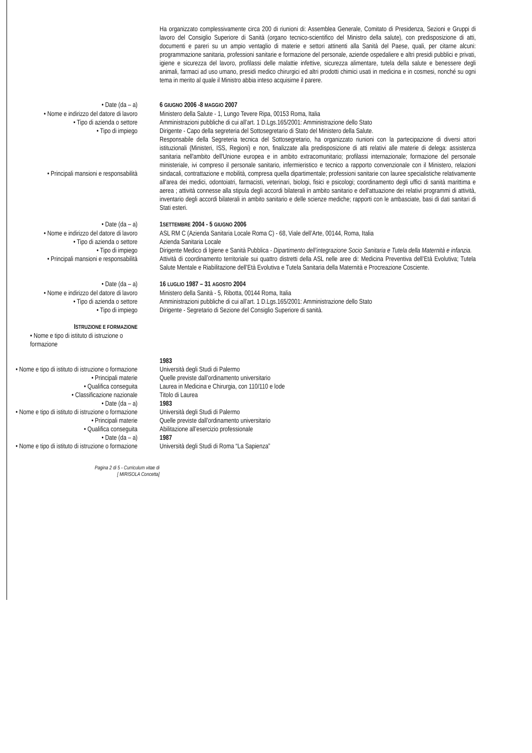Ha organizzato complessivamente circa 200 di riunioni di: Assemblea Generale, Comitato di Presidenza, Sezioni e Gruppi di lavoro del Consiglio Superiore di Sanità (organo tecnico-scientifico del Ministro della salute), con predisposizione di atti, documenti e pareri su un ampio ventaglio di materie e settori attinenti alla Sanità del Paese, quali, per citarne alcuni: programmazione sanitaria, professioni sanitarie e formazione del personale, aziende ospedaliere e altri presidi pubblici e privati, igiene e sicurezza del lavoro, profilassi delle malattie infettive, sicurezza alimentare, tutela della salute e benessere degli animali, farmaci ad uso umano, presidi medico chirurgici ed altri prodotti chimici usati in medicina e in cosmesi, nonché su ogni tema in merito al quale il Ministro abbia inteso acquisirne il parere.
• Date (da – a) 6 GIUGNO 2006 -8 MAGGIO 2007
• Nome e indirizzo del datore di lavoro Ministero della Salute - 1, Lungo Tevere Ripa, 00153 Roma, Italia
• Tipo di azienda o settore Amministrazioni pubbliche di cui all’art. 1 D.Lgs.165/2001: Amministrazione dello Stato
• Tipo di impiego Dirigente - Capo della segreteria del Sottosegretario di Stato del Ministero della Salute.
• Principali mansioni e responsabilità
Responsabile della Segreteria tecnica del Sottosegretario, ha organizzato riunioni con la partecipazione di diversi attori istituzionali (Ministeri, ISS, Regioni) e non, finalizzate alla predisposizione di atti relativi alle materie di delega: assistenza sanitaria nell'ambito dell'Unione europea e in ambito extracomunitario; profilassi internazionale; formazione del personale ministeriale, ivi compreso il personale sanitario, infermieristico e tecnico a rapporto convenzionale con il Ministero, relazioni sindacali, contrattazione e mobilità, compresa quella dipartimentale; professioni sanitarie con lauree specialistiche relativamente all'area dei medici, odontoiatri, farmacisti, veterinari, biologi, fisici e psicologi; coordinamento degli uffici di sanità marittima e aerea ; attività connesse alla stipula degli accordi bilaterali in ambito sanitario e dell'attuazione dei relativi programmi di attività, inventario degli accordi bilaterali in ambito sanitario e delle scienze mediche; rapporti con le ambasciate, basi di dati sanitari di Stati esteri.
• Date (da – a) 1SETTEMBRE 2004 - 5 GIUGNO 2006
• Nome e indirizzo del datore di lavoro ASL RM C (Azienda Sanitaria Locale Roma C) - 68, Viale dell’Arte, 00144, Roma, Italia
• Tipo di azienda o settore Azienda Sanitaria Locale
• Tipo di impiego Dirigente Medico di Igiene e Sanità Pubblica - Dipartimento dell’integrazione Socio Sanitaria e Tutela della Maternità e infanzia.
• Principali mansioni e responsabilità Attività di coordinamento territoriale sui quattro distretti della ASL nelle aree di: Medicina Preventiva dell’Età Evolutiva; Tutela Salute Mentale e Riabilitazione dell’Età Evolutiva e Tutela Sanitaria della Maternità e Procreazione Cosciente.
• Date (da – a) 16 LUGLIO 1987 – 31 AGOSTO 2004
• Nome e indirizzo del datore di lavoro Ministero della Sanità - 5, Ribotta, 00144 Roma, Italia
• Tipo di azienda o settore Amministrazioni pubbliche di cui all’art. 1 D.Lgs.165/2001: Amministrazione dello Stato
• Tipo di impiego Dirigente - Segretario di Sezione del Consiglio Superiore di sanità.
ISTRUZIONE E FORMAZIONE
• Nome e tipo di istituto di istruzione o formazione
1983
• Nome e tipo di istituto di istruzione o formazione
Università degli Studi di Palermo
• Principali materie Quelle previste dall’ordinamento universitario
• Qualifica conseguita Laurea in Medicina e Chirurgia, con 110/110 e lode
• Classificazione nazionale Titolo di Laurea
• Date (da – a) 1983
• Nome e tipo di istituto di istruzione o formazione
Università degli Studi di Palermo
• Principali materie Quelle previste dall’ordinamento universitario
• Qualifica conseguita Abilitazione all’esercizio professionale
• Date (da – a) 1987
• Nome e tipo di istituto di istruzione o formazione
Università degli Studi di Roma “La Sapienza”
Pagina 2 di 5 - Curriculum vitae di
[ MIRISOLA Concetta]